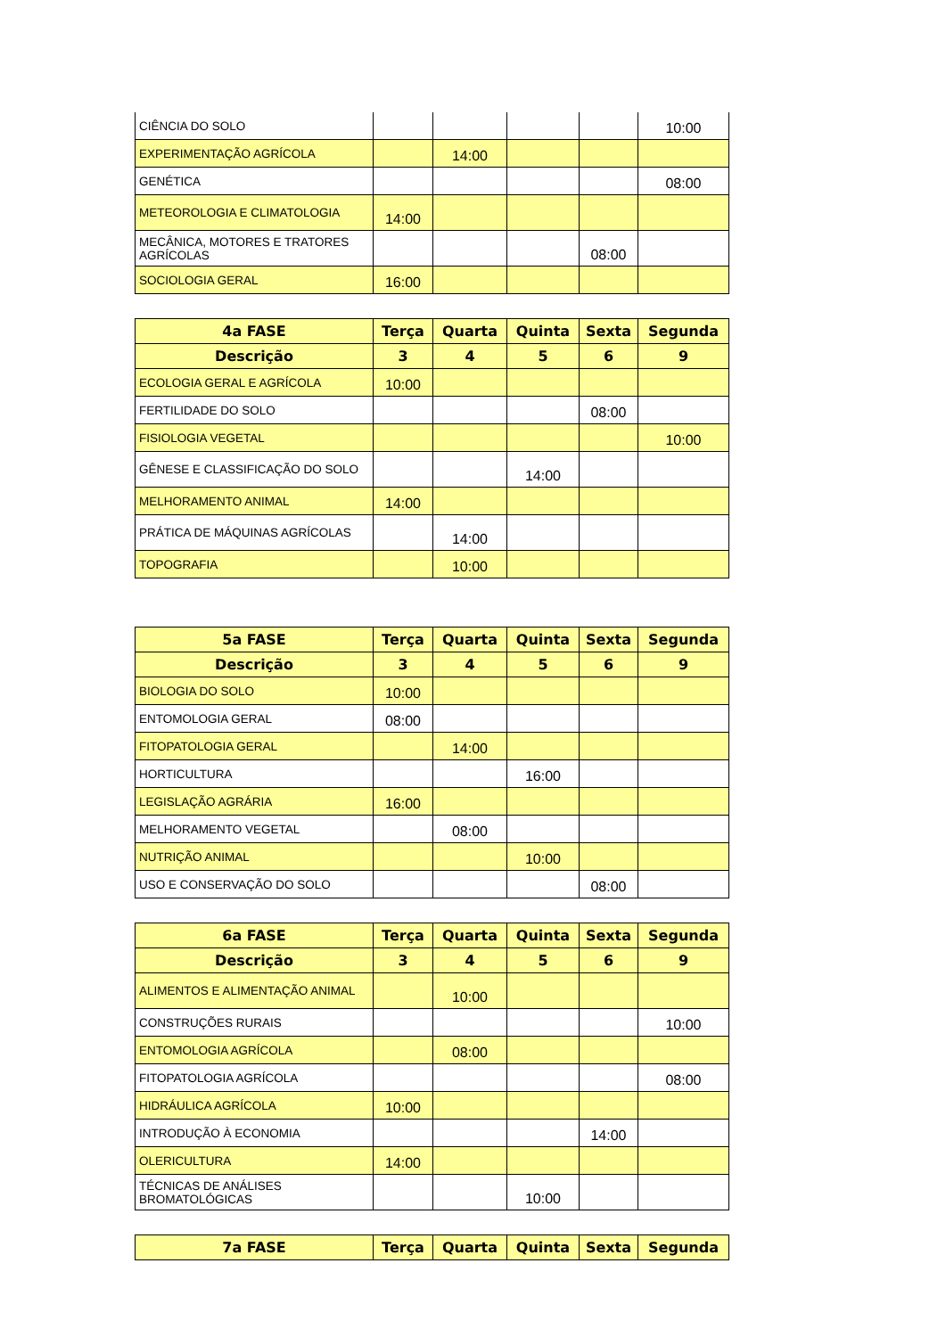| CIÊNCIA DO SOLO | | | | | 10:00 |
| EXPERIMENTAÇÃO AGRÍCOLA | | 14:00 | | | |
| GENÉTICA | | | | | 08:00 |
| METEOROLOGIA E CLIMATOLOGIA | 14:00 | | | | |
| MECÂNICA, MOTORES E TRATORES AGRÍCOLAS | | | | 08:00 | |
| SOCIOLOGIA GERAL | 16:00 | | | | |
| 4a FASE | Terça | Quarta | Quinta | Sexta | Segunda |
| --- | --- | --- | --- | --- | --- |
| Descrição | 3 | 4 | 5 | 6 | 9 |
| ECOLOGIA GERAL E AGRÍCOLA | 10:00 | | | | |
| FERTILIDADE DO SOLO | | | | 08:00 | |
| FISIOLOGIA VEGETAL | | | | | 10:00 |
| GÊNESE E CLASSIFICAÇÃO DO SOLO | | | 14:00 | | |
| MELHORAMENTO ANIMAL | 14:00 | | | | |
| PRÁTICA DE MÁQUINAS AGRÍCOLAS | | 14:00 | | | |
| TOPOGRAFIA | | 10:00 | | | |
| 5a FASE | Terça | Quarta | Quinta | Sexta | Segunda |
| --- | --- | --- | --- | --- | --- |
| Descrição | 3 | 4 | 5 | 6 | 9 |
| BIOLOGIA DO SOLO | 10:00 | | | | |
| ENTOMOLOGIA GERAL | 08:00 | | | | |
| FITOPATOLOGIA GERAL | | 14:00 | | | |
| HORTICULTURA | | | 16:00 | | |
| LEGISLAÇÃO AGRÁRIA | 16:00 | | | | |
| MELHORAMENTO VEGETAL | | 08:00 | | | |
| NUTRIÇÃO ANIMAL | | | 10:00 | | |
| USO E CONSERVAÇÃO DO SOLO | | | | 08:00 | |
| 6a FASE | Terça | Quarta | Quinta | Sexta | Segunda |
| --- | --- | --- | --- | --- | --- |
| Descrição | 3 | 4 | 5 | 6 | 9 |
| ALIMENTOS E ALIMENTAÇÃO ANIMAL | | 10:00 | | | |
| CONSTRUÇÕES RURAIS | | | | | 10:00 |
| ENTOMOLOGIA AGRÍCOLA | | 08:00 | | | |
| FITOPATOLOGIA AGRÍCOLA | | | | | 08:00 |
| HIDRÁULICA AGRÍCOLA | 10:00 | | | | |
| INTRODUÇÃO À ECONOMIA | | | | 14:00 | |
| OLERICULTURA | 14:00 | | | | |
| TÉCNICAS DE ANÁLISES BROMATOLÓGICAS | | | 10:00 | | |
| 7a FASE | Terça | Quarta | Quinta | Sexta | Segunda |
| --- | --- | --- | --- | --- | --- |